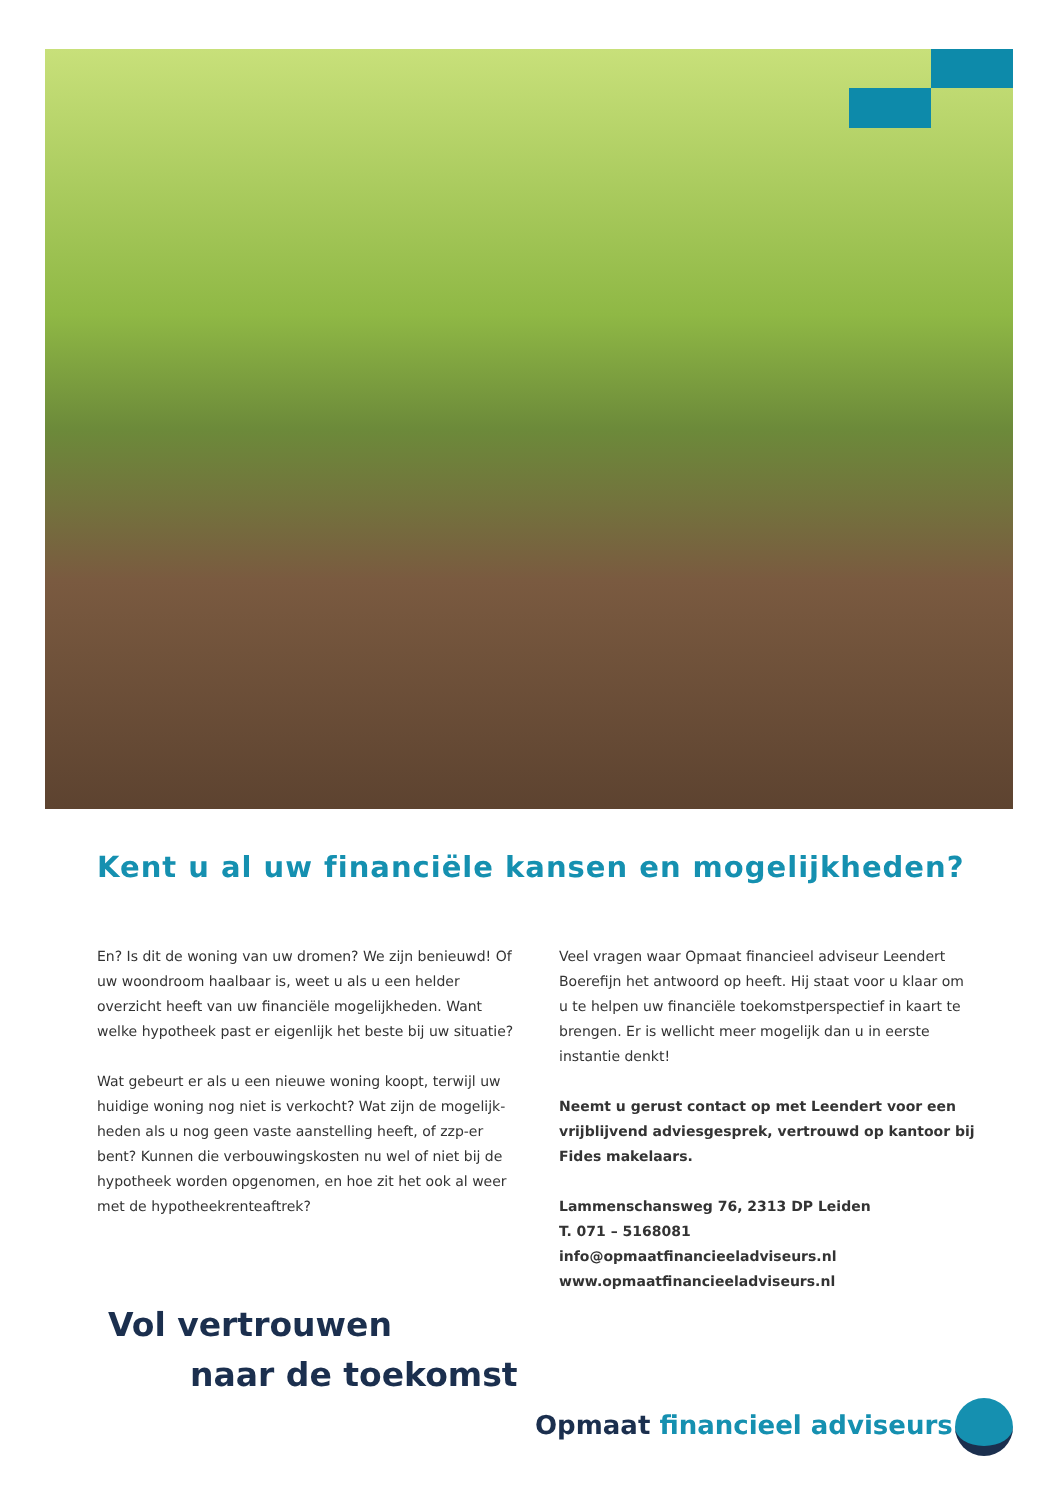Kent u al uw financiële kansen en mogelijkheden?
En? Is dit de woning van uw dromen? We zijn benieuwd! Of uw woondroom haalbaar is, weet u als u een helder overzicht heeft van uw financiële mogelijkheden. Want welke hypotheek past er eigenlijk het beste bij uw situatie?
Wat gebeurt er als u een nieuwe woning koopt, terwijl uw huidige woning nog niet is verkocht? Wat zijn de mogelijk-heden als u nog geen vaste aanstelling heeft, of zzp-er bent? Kunnen die verbouwingskosten nu wel of niet bij de hypotheek worden opgenomen, en hoe zit het ook al weer met de hypotheekrenteaftrek?
Veel vragen waar Opmaat financieel adviseur Leendert Boerefijn het antwoord op heeft. Hij staat voor u klaar om u te helpen uw financiële toekomstperspectief in kaart te brengen. Er is wellicht meer mogelijk dan u in eerste instantie denkt!
Neemt u gerust contact op met Leendert voor een vrijblijvend adviesgesprek, vertrouwd op kantoor bij Fides makelaars.
Lammenschansweg 76, 2313 DP Leiden
T. 071 – 5168081
info@opmaatfinancieeladviseurs.nl
www.opmaatfinancieeladviseurs.nl
Vol vertrouwen
naar de toekomst
Opmaat financieel adviseurs